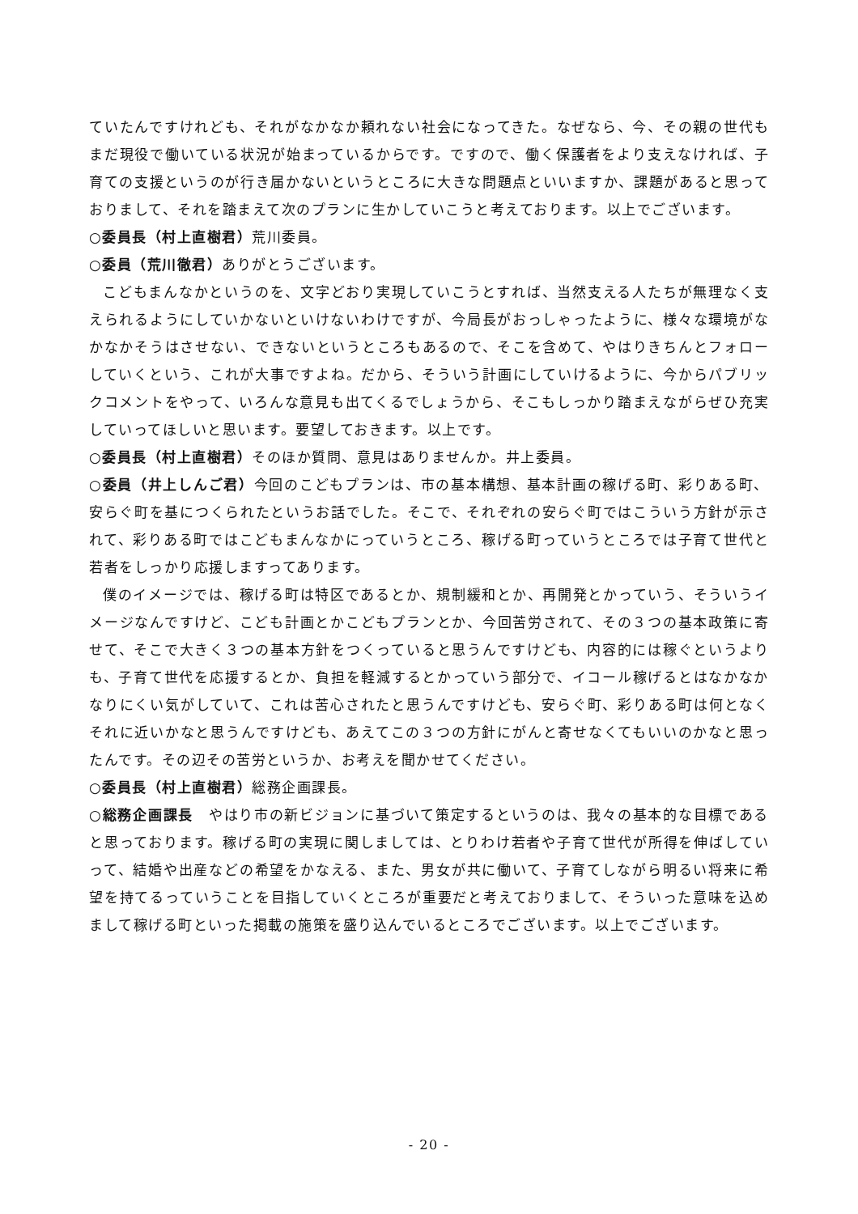ていたんですけれども、それがなかなか頼れない社会になってきた。なぜなら、今、その親の世代もまだ現役で働いている状況が始まっているからです。ですので、働く保護者をより支えなければ、子育ての支援というのが行き届かないというところに大きな問題点といいますか、課題があると思っておりまして、それを踏まえて次のプランに生かしていこうと考えております。以上でございます。
○委員長（村上直樹君）荒川委員。
○委員（荒川徹君）ありがとうございます。
こどもまんなかというのを、文字どおり実現していこうとすれば、当然支える人たちが無理なく支えられるようにしていかないといけないわけですが、今局長がおっしゃったように、様々な環境がなかなかそうはさせない、できないというところもあるので、そこを含めて、やはりきちんとフォローしていくという、これが大事ですよね。だから、そういう計画にしていけるように、今からパブリックコメントをやって、いろんな意見も出てくるでしょうから、そこもしっかり踏まえながらぜひ充実していってほしいと思います。要望しておきます。以上です。
○委員長（村上直樹君）そのほか質問、意見はありませんか。井上委員。
○委員（井上しんご君）今回のこどもプランは、市の基本構想、基本計画の稼げる町、彩りある町、安らぐ町を基につくられたというお話でした。そこで、それぞれの安らぐ町ではこういう方針が示されて、彩りある町ではこどもまんなかにっていうところ、稼げる町っていうところでは子育て世代と若者をしっかり応援しますってあります。
僕のイメージでは、稼げる町は特区であるとか、規制緩和とか、再開発とかっていう、そういうイメージなんですけど、こども計画とかこどもプランとか、今回苦労されて、その３つの基本政策に寄せて、そこで大きく３つの基本方針をつくっていると思うんですけども、内容的には稼ぐというよりも、子育て世代を応援するとか、負担を軽減するとかっていう部分で、イコール稼げるとはなかなかなりにくい気がしていて、これは苦心されたと思うんですけども、安らぐ町、彩りある町は何となくそれに近いかなと思うんですけども、あえてこの３つの方針にがんと寄せなくてもいいのかなと思ったんです。その辺その苦労というか、お考えを聞かせてください。
○委員長（村上直樹君）総務企画課長。
○総務企画課長　やはり市の新ビジョンに基づいて策定するというのは、我々の基本的な目標であると思っております。稼げる町の実現に関しましては、とりわけ若者や子育て世代が所得を伸ばしていって、結婚や出産などの希望をかなえる、また、男女が共に働いて、子育てしながら明るい将来に希望を持てるっていうことを目指していくところが重要だと考えておりまして、そういった意味を込めまして稼げる町といった掲載の施策を盛り込んでいるところでございます。以上でございます。
- 20 -